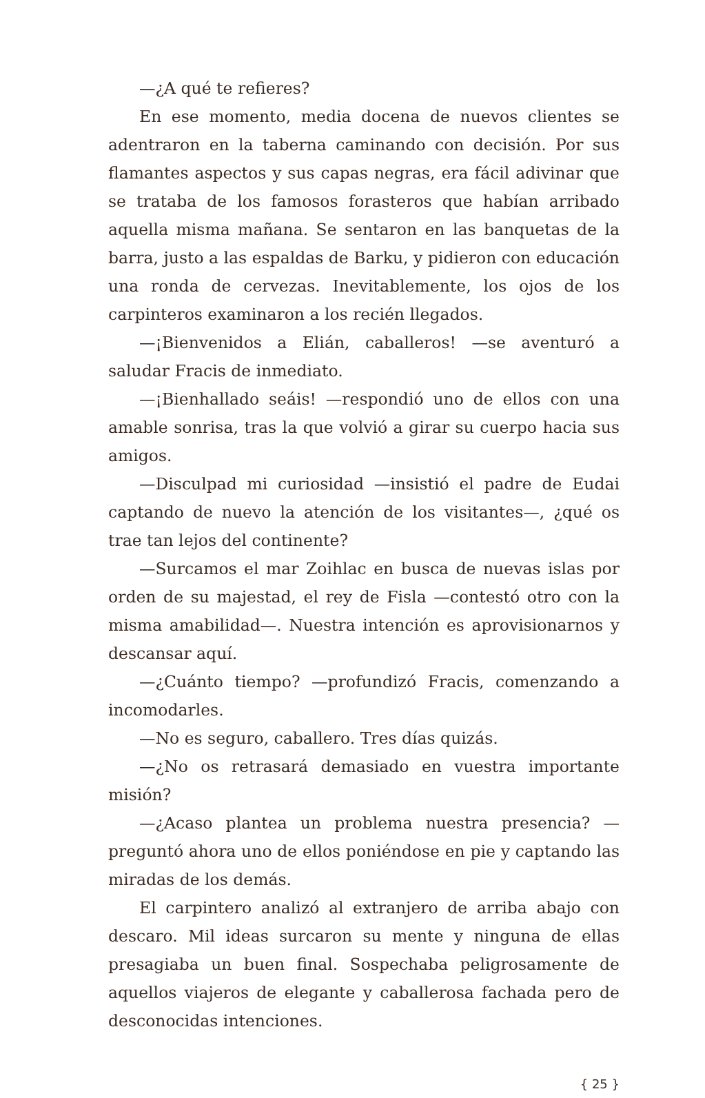—¿A qué te refieres?
En ese momento, media docena de nuevos clientes se adentraron en la taberna caminando con decisión. Por sus flamantes aspectos y sus capas negras, era fácil adivinar que se trataba de los famosos forasteros que habían arribado aquella misma mañana. Se sentaron en las banquetas de la barra, justo a las espaldas de Barku, y pidieron con educación una ronda de cervezas. Inevitablemente, los ojos de los carpinteros examinaron a los recién llegados.
—¡Bienvenidos a Elián, caballeros! —se aventuró a saludar Fracis de inmediato.
—¡Bienhallado seáis! —respondió uno de ellos con una amable sonrisa, tras la que volvió a girar su cuerpo hacia sus amigos.
—Disculpad mi curiosidad —insistió el padre de Eudai captando de nuevo la atención de los visitantes—, ¿qué os trae tan lejos del continente?
—Surcamos el mar Zoihlac en busca de nuevas islas por orden de su majestad, el rey de Fisla —contestó otro con la misma amabilidad—. Nuestra intención es aprovisionarnos y descansar aquí.
—¿Cuánto tiempo? —profundizó Fracis, comenzando a incomodarles.
—No es seguro, caballero. Tres días quizás.
—¿No os retrasará demasiado en vuestra importante misión?
—¿Acaso plantea un problema nuestra presencia? —preguntó ahora uno de ellos poniéndose en pie y captando las miradas de los demás.
El carpintero analizó al extranjero de arriba abajo con descaro. Mil ideas surcaron su mente y ninguna de ellas presagiaba un buen final. Sospechaba peligrosamente de aquellos viajeros de elegante y caballerosa fachada pero de desconocidas intenciones.
{ 25 }